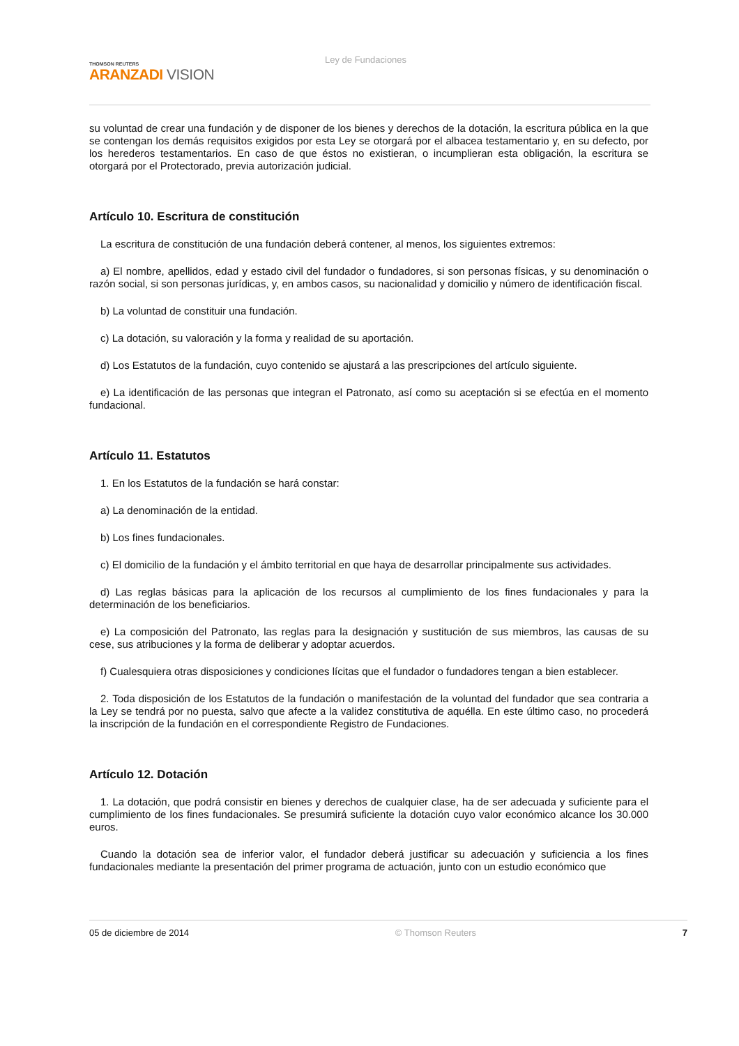THOMSON REUTERS
ARANZADI VISION
Ley de Fundaciones
su voluntad de crear una fundación y de disponer de los bienes y derechos de la dotación, la escritura pública en la que se contengan los demás requisitos exigidos por esta Ley se otorgará por el albacea testamentario y, en su defecto, por los herederos testamentarios. En caso de que éstos no existieran, o incumplieran esta obligación, la escritura se otorgará por el Protectorado, previa autorización judicial.
Artículo 10. Escritura de constitución
La escritura de constitución de una fundación deberá contener, al menos, los siguientes extremos:
a) El nombre, apellidos, edad y estado civil del fundador o fundadores, si son personas físicas, y su denominación o razón social, si son personas jurídicas, y, en ambos casos, su nacionalidad y domicilio y número de identificación fiscal.
b) La voluntad de constituir una fundación.
c) La dotación, su valoración y la forma y realidad de su aportación.
d) Los Estatutos de la fundación, cuyo contenido se ajustará a las prescripciones del artículo siguiente.
e) La identificación de las personas que integran el Patronato, así como su aceptación si se efectúa en el momento fundacional.
Artículo 11. Estatutos
1. En los Estatutos de la fundación se hará constar:
a) La denominación de la entidad.
b) Los fines fundacionales.
c) El domicilio de la fundación y el ámbito territorial en que haya de desarrollar principalmente sus actividades.
d) Las reglas básicas para la aplicación de los recursos al cumplimiento de los fines fundacionales y para la determinación de los beneficiarios.
e) La composición del Patronato, las reglas para la designación y sustitución de sus miembros, las causas de su cese, sus atribuciones y la forma de deliberar y adoptar acuerdos.
f) Cualesquiera otras disposiciones y condiciones lícitas que el fundador o fundadores tengan a bien establecer.
2. Toda disposición de los Estatutos de la fundación o manifestación de la voluntad del fundador que sea contraria a la Ley se tendrá por no puesta, salvo que afecte a la validez constitutiva de aquélla. En este último caso, no procederá la inscripción de la fundación en el correspondiente Registro de Fundaciones.
Artículo 12. Dotación
1. La dotación, que podrá consistir en bienes y derechos de cualquier clase, ha de ser adecuada y suficiente para el cumplimiento de los fines fundacionales. Se presumirá suficiente la dotación cuyo valor económico alcance los 30.000 euros.
Cuando la dotación sea de inferior valor, el fundador deberá justificar su adecuación y suficiencia a los fines fundacionales mediante la presentación del primer programa de actuación, junto con un estudio económico que
05 de diciembre de 2014 © Thomson Reuters 7